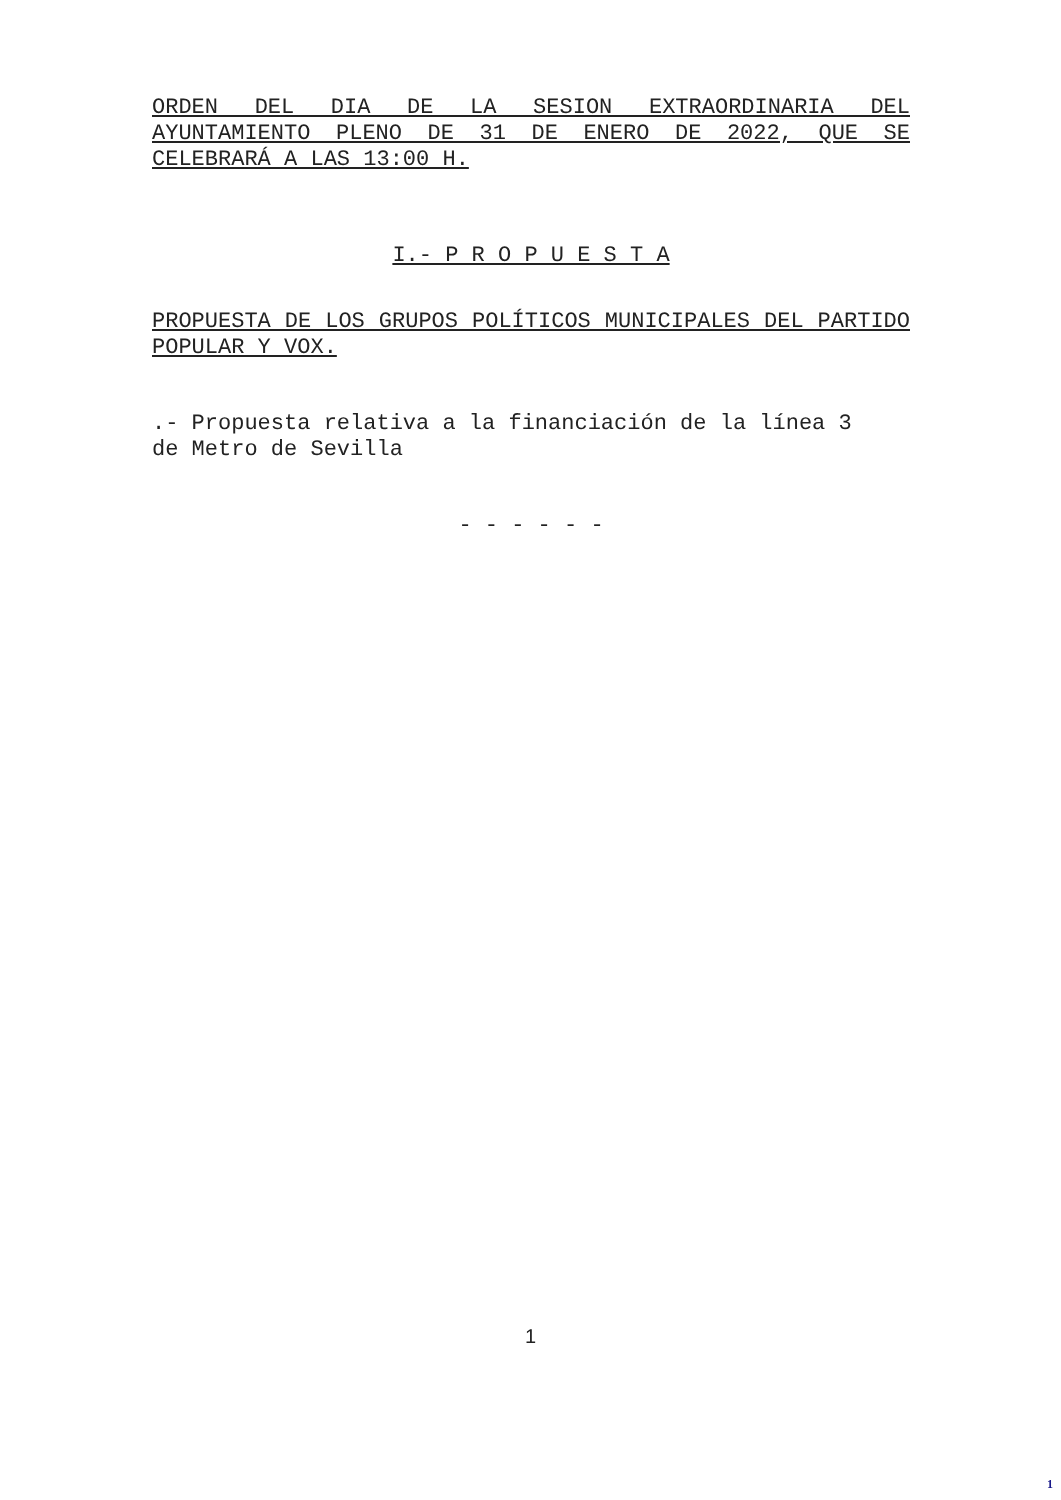ORDEN DEL DIA DE LA SESION EXTRAORDINARIA DEL AYUNTAMIENTO PLENO DE 31 DE ENERO DE 2022, QUE SE CELEBRARÁ A LAS 13:00 H.
I.- P R O P U E S T A
PROPUESTA DE LOS GRUPOS POLÍTICOS MUNICIPALES DEL PARTIDO POPULAR Y VOX.
.- Propuesta relativa a la financiación de la línea 3 de Metro de Sevilla
- - - - - -
1
1